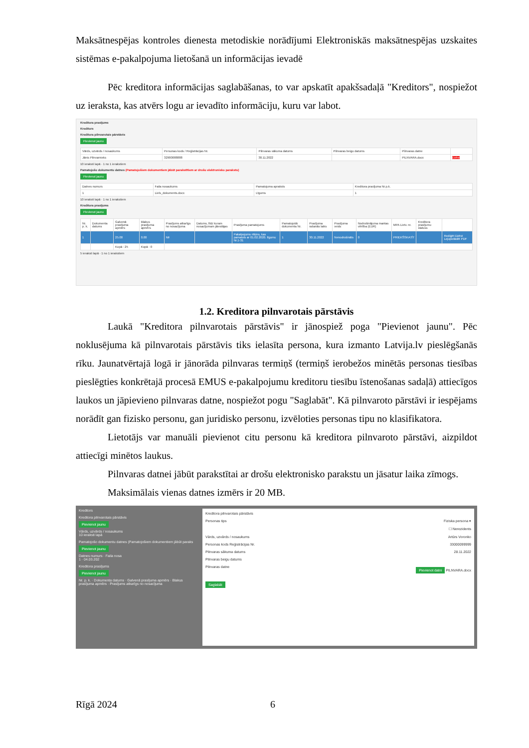Maksātnespējas kontroles dienesta metodiskie norādījumi Elektroniskās maksātnespējas uzskaites sistēmas e-pakalpojuma lietošanā un informācijas ievadē
Pēc kreditora informācijas saglabāšanas, to var apskatīt apakšsadaļā "Kreditors", nospiežot uz ieraksta, kas atvērs logu ar ievadīto informāciju, kuru var labot.
Kreditora prasījums
Kreditors
Kreditora pilnvarotais pārstāvis
Pievienot jaunu
| Vārds, uzvārds / nosaukums | Personas kods / Reģistrācijas Nr. | Pilnvaras sākuma datums | Pilnvaras beigu datums | Pilnvaras datne | |
| --- | --- | --- | --- | --- | --- |
| Jānis Pilnvarnieks | 32900088888 | 30.11.2022 | | PILNVARA.docx | Dzēst |
10 ieraksti lapā · 1 no 1 ierakstiem
Pamatojošo dokumentu datnes (Pamatojošiem dokumentiem jābūt parakstītiem ar drošu elektronisko parakstu)
Pievienot jaunu
| Datnes numurs | Faila nosaukums | Pamatojuma apraksts | Kreditora prasījuma Nr.p.k. |
| --- | --- | --- | --- |
| 1 | Liels_dokuments.docx | Līgums | 1 |
10 ieraksti lapā · 1 no 1 ierakstiem
Kreditora prasījums
Pievienot jaunu
| Nr. p. k. | Dokumenta datums | Galvenā prasījuma apmērs | Blakus prasījuma apmērs | Prasījums atkarīgs no nosacījuma | Datums, līdz kuram nosacījumam jāiestājas | Prasījuma pamatojums | Pamatojošā dokumenta Nr. | Prasījuma rašanās laiks | Prasījuma veids | Nodrošinājuma mantas vērtība (EUR) | MPA Lietv. nr. | Kreditora prasījumu statuss | |
| --- | --- | --- | --- | --- | --- | --- | --- | --- | --- | --- | --- | --- | --- |
| 1 | | 25.00 | 0.00 | Nē | | Pakalpojums rēķins, kas pamatots ar 01.02.2020. līgumu Nr.1-31 | 1 | 30.11.2022 | Nenodrošināts | 0 | PRIEKŠSKATĪT | | Rediģēt Dzēst Lejupielādēt PDF |
| | | Kopā : 25 | Kopā : 0 | | | | | | | | | | |
5 ieraksti lapā · 1 no 1 ierakstiem
1.2. Kreditora pilnvarotais pārstāvis
Laukā "Kreditora pilnvarotais pārstāvis" ir jānospiež poga "Pievienot jaunu". Pēc noklusējuma kā pilnvarotais pārstāvis tiks ielasīta persona, kura izmanto Latvija.lv pieslēgšanās rīku. Jaunatvērtajā logā ir jānorāda pilnvaras termiņš (termiņš ierobežos minētās personas tiesības pieslēgties konkrētajā procesā EMUS e-pakalpojumu kreditoru tiesību īstenošanas sadaļā) attiecīgos laukos un jāpievieno pilnvaras datne, nospiežot pogu "Saglabāt". Kā pilnvaroto pārstāvi ir iespējams norādīt gan fizisko personu, gan juridisko personu, izvēloties personas tipu no klasifikatora.
Lietotājs var manuāli pievienot citu personu kā kreditora pilnvaroto pārstāvi, aizpildot attiecīgi minētos laukus.
Pilnvaras datnei jābūt parakstītai ar drošu elektronisko parakstu un jāsatur laika zīmogs.
Maksimālais vienas datnes izmērs ir 20 MB.
Kreditors
Kreditora pilnvarotais pārstāvis
Pievienot jaunu
Vārds, uzvārds / nosaukums
10 ieraksti lapā
Pamatojošo dokumentu datnes (Pamatojošiem dokumentiem jābūt paraks
Pievienot jaunu
Datnes numurs · Faila nosa
1 · 04.03.202
Kreditora prasījums
Pievienot jaunu
Nr. p. k. · Dokumenta datums · Galvenā prasījuma apmērs · Blakus prasījuma apmērs · Prasījums atkarīgs no nosacījuma
Kreditora pilnvarotais pārstāvis
Personas tips Fiziska persona ▾
☐ Nerezidents
Vārds, uzvārds / nosaukums Artūrs Voronko
Personas kods Reģistrācijas Nr. 33000099999
Pilnvaras sākuma datums 28.11.2022
Pilnvaras beigu datums
Pilnvaras datne Pievienot datni PILNVARA.docx
Saglabāt
Rīgā 2024 6